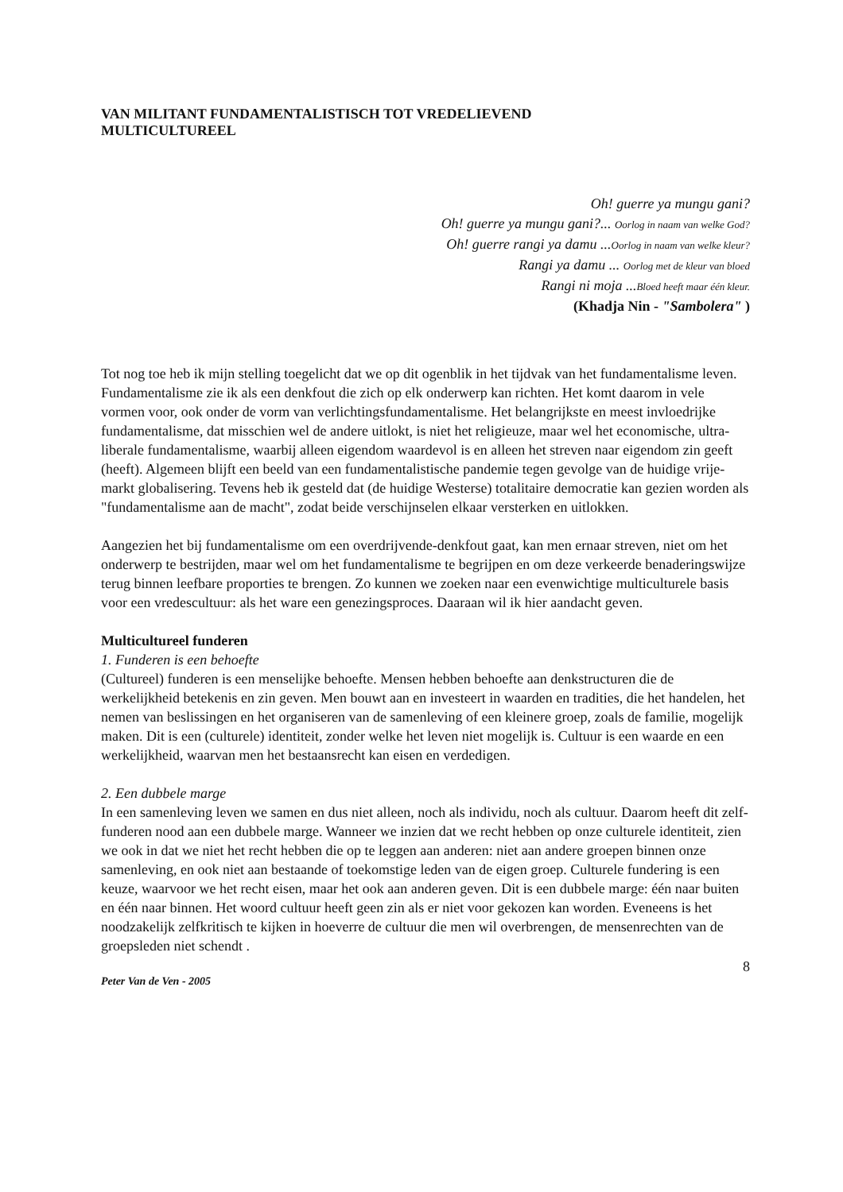VAN MILITANT FUNDAMENTALISTISCH TOT VREDELIEVEND
MULTICULTUREEL
Oh! guerre ya mungu gani?
Oh! guerre ya mungu gani?... Oorlog in naam van welke God?
Oh! guerre rangi ya damu ...Oorlog in naam van welke kleur?
Rangi ya damu ... Oorlog met de kleur van bloed
Rangi ni moja ...Bloed heeft maar één kleur.
(Khadja Nin - "Sambolera" )
Tot nog toe heb ik mijn stelling toegelicht dat we op dit ogenblik in het tijdvak van het fundamentalisme leven. Fundamentalisme zie ik als een denkfout die zich op elk onderwerp kan richten. Het komt daarom in vele vormen voor, ook onder de vorm van verlichtingsfundamentalisme. Het belangrijkste en meest invloedrijke fundamentalisme, dat misschien wel de andere uitlokt, is niet het religieuze, maar wel het economische, ultra-liberale fundamentalisme, waarbij alleen eigendom waardevol is en alleen het streven naar eigendom zin geeft (heeft). Algemeen blijft een beeld van een fundamentalistische pandemie tegen gevolge van de huidige vrije-markt globalisering. Tevens heb ik gesteld dat (de huidige Westerse) totalitaire democratie kan gezien worden als "fundamentalisme aan de macht", zodat beide verschijnselen elkaar versterken en uitlokken.
Aangezien het bij fundamentalisme om een overdrijvende-denkfout gaat, kan men ernaar streven, niet om het onderwerp te bestrijden, maar wel om het fundamentalisme te begrijpen en om deze verkeerde benaderingswijze terug binnen leefbare proporties te brengen. Zo kunnen we zoeken naar een evenwichtige multiculturele basis voor een vredescultuur: als het ware een genezingsproces. Daaraan wil ik hier aandacht geven.
Multicultureel funderen
1. Funderen is een behoefte
(Cultureel) funderen is een menselijke behoefte. Mensen hebben behoefte aan denkstructuren die de werkelijkheid betekenis en zin geven. Men bouwt aan en investeert in waarden en tradities, die het handelen, het nemen van beslissingen en het organiseren van de samenleving of een kleinere groep, zoals de familie, mogelijk maken. Dit is een (culturele) identiteit, zonder welke het leven niet mogelijk is. Cultuur is een waarde en een werkelijkheid, waarvan men het bestaansrecht kan eisen en verdedigen.
2. Een dubbele marge
In een samenleving leven we samen en dus niet alleen, noch als individu, noch als cultuur. Daarom heeft dit zelf-funderen nood aan een dubbele marge. Wanneer we inzien dat we recht hebben op onze culturele identiteit, zien we ook in dat we niet het recht hebben die op te leggen aan anderen: niet aan andere groepen binnen onze samenleving, en ook niet aan bestaande of toekomstige leden van de eigen groep. Culturele fundering is een keuze, waarvoor we het recht eisen, maar het ook aan anderen geven. Dit is een dubbele marge: één naar buiten en één naar binnen. Het woord cultuur heeft geen zin als er niet voor gekozen kan worden. Eveneens is het noodzakelijk zelfkritisch te kijken in hoeverre de cultuur die men wil overbrengen, de mensenrechten van de groepsleden niet schendt .
8
Peter Van de Ven - 2005